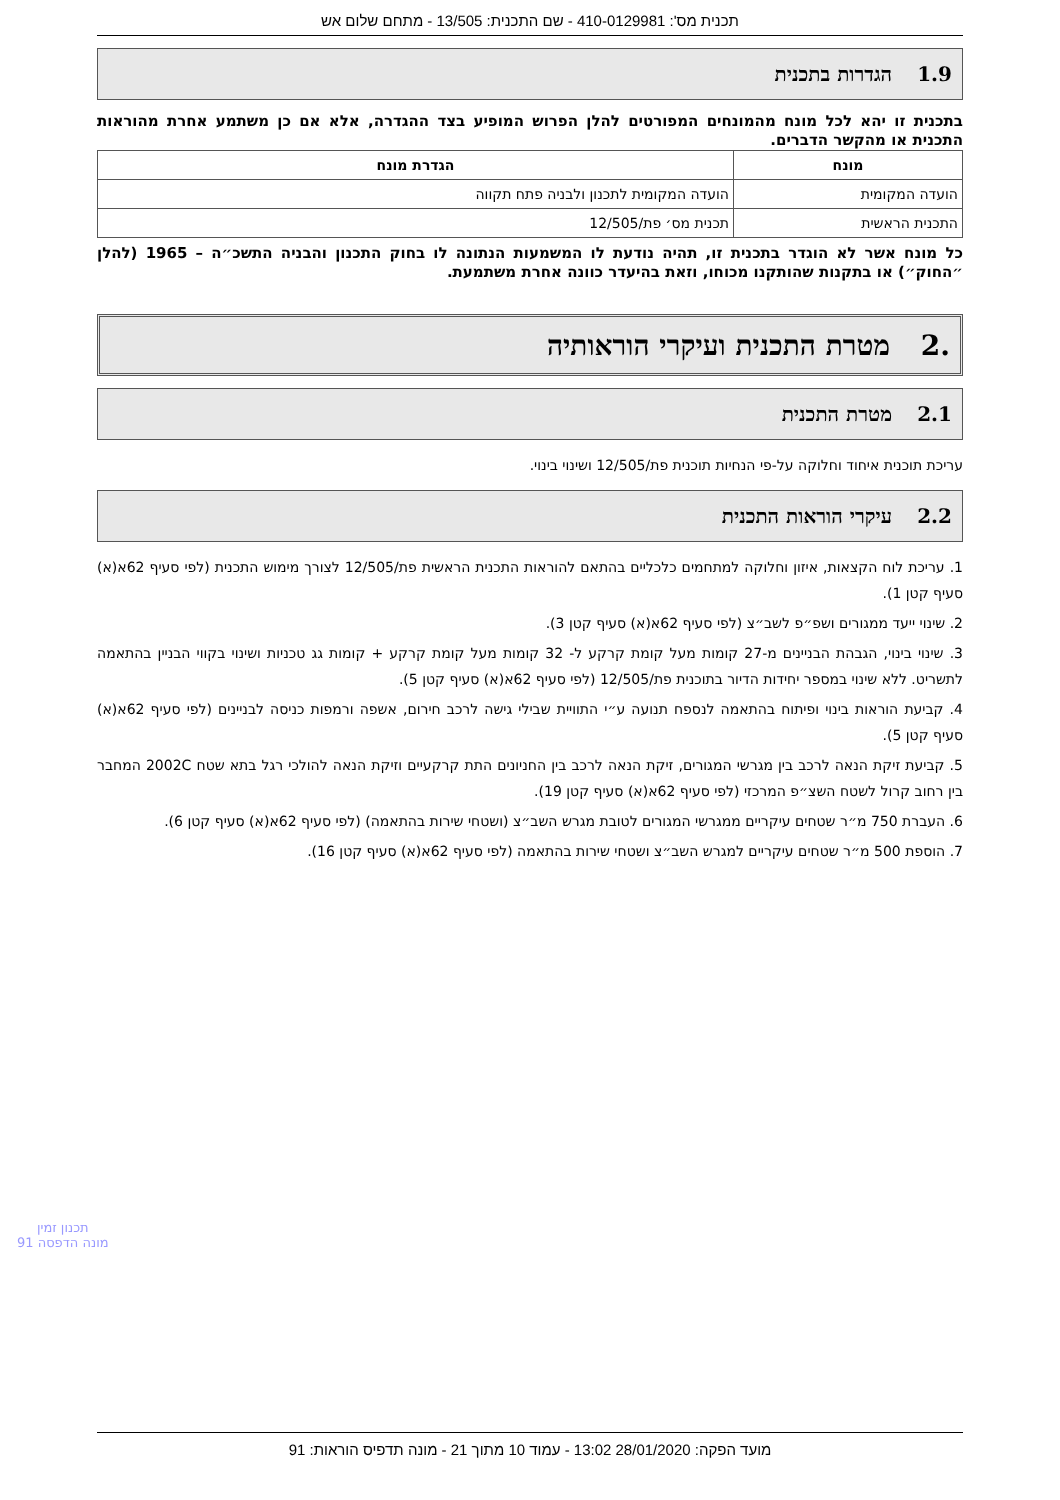תכנית מס': 410-0129981 - שם התכנית: 13/505 - מתחם שלום אש
1.9 הגדרות בתכנית
בתכנית זו יהא לכל מונח מהמונחים המפורטים להלן הפרוש המופיע בצד ההגדרה, אלא אם כן משתמע אחרת מהוראות התכנית או מהקשר הדברים.
| מונח | הגדרת מונח |
| --- | --- |
| הועדה המקומית | הועדה המקומית לתכנון ולבניה פתח תקווה |
| התכנית הראשית | תכנית מס׳ פת/12/505 |
כל מונח אשר לא הוגדר בתכנית זו, תהיה נודעת לו המשמעות הנתונה לו בחוק התכנון והבניה התשכ״ה – 1965 (להלן ״החוק״) או בתקנות שהותקנו מכוחו, וזאת בהיעדר כוונה אחרת משתמעת.
.2 מטרת התכנית ועיקרי הוראותיה
2.1 מטרת התכנית
עריכת תוכנית איחוד וחלוקה על-פי הנחיות תוכנית פת/12/505 ושינוי בינוי.
2.2 עיקרי הוראות התכנית
1. עריכת לוח הקצאות, איזון וחלוקה למתחמים כלכליים בהתאם להוראות התכנית הראשית פת/12/505 לצורך מימוש התכנית (לפי סעיף 62א(א) סעיף קטן 1).
2. שינוי ייעד ממגורים ושפ״פ לשב״צ (לפי סעיף 62א(א) סעיף קטן 3).
3. שינוי בינוי, הגבהת הבניינים מ-27 קומות מעל קומת קרקע ל- 32 קומות מעל קומת קרקע + קומות גג טכניות ושינוי בקווי הבניין בהתאמה לתשריט. ללא שינוי במספר יחידות הדיור בתוכנית פת/12/505 (לפי סעיף 62א(א) סעיף קטן 5).
4. קביעת הוראות בינוי ופיתוח בהתאמה לנספח תנועה ע״י התוויית שבילי גישה לרכב חירום, אשפה ורמפות כניסה לבניינים (לפי סעיף 62א(א) סעיף קטן 5).
5. קביעת זיקת הנאה לרכב בין מגרשי המגורים, זיקת הנאה לרכב בין החניונים התת קרקעיים וזיקת הנאה להולכי רגל בתא שטח 2002C המחבר בין רחוב קרול לשטח השצ״פ המרכזי (לפי סעיף 62א(א) סעיף קטן 19).
6. העברת 750 מ״ר שטחים עיקריים ממגרשי המגורים לטובת מגרש השב״צ (ושטחי שירות בהתאמה) (לפי סעיף 62א(א) סעיף קטן 6).
7. הוספת 500 מ״ר שטחים עיקריים למגרש השב״צ ושטחי שירות בהתאמה (לפי סעיף 62א(א) סעיף קטן 16).
תכנון זמין
מונה הדפסה 91
מועד הפקה: 28/01/2020 13:02 - עמוד 10 מתוך 21 - מונה תדפיס הוראות: 91